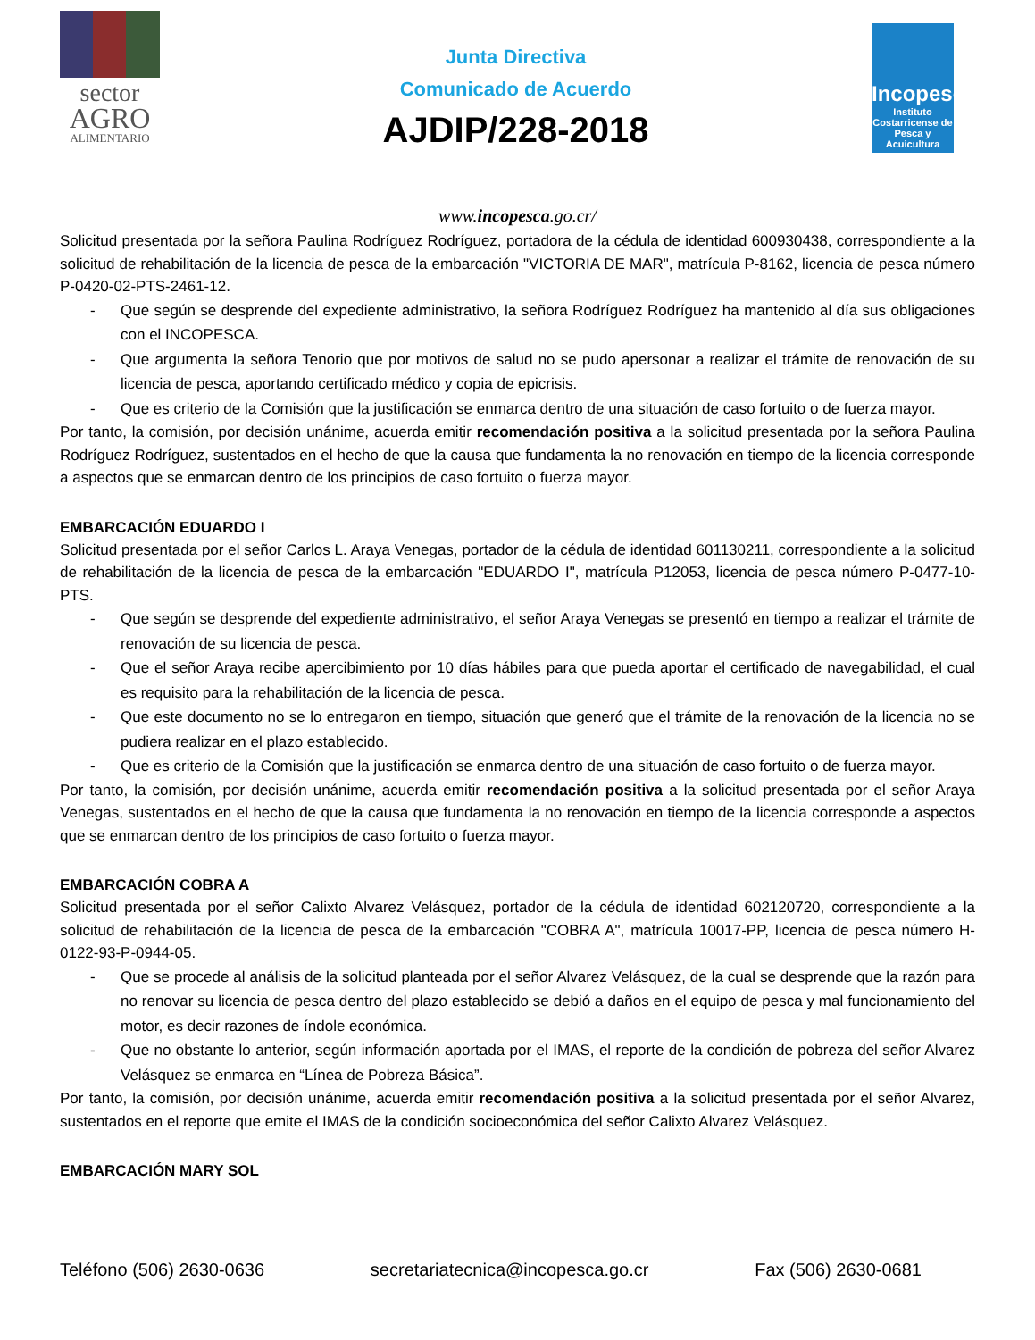sector
AGRO
ALIMENTARIO
Junta Directiva
Comunicado de Acuerdo
AJDIP/228-2018
Incopesca
Instituto Costarricense de Pesca y Acuicultura
www.incopesca.go.cr/
Solicitud presentada por la señora Paulina Rodríguez Rodríguez, portadora de la cédula de identidad 600930438, correspondiente a la solicitud de rehabilitación de la licencia de pesca de la embarcación "VICTORIA DE MAR", matrícula P-8162, licencia de pesca número P-0420-02-PTS-2461-12.
- Que según se desprende del expediente administrativo, la señora Rodríguez Rodríguez ha mantenido al día sus obligaciones con el INCOPESCA.
- Que argumenta la señora Tenorio que por motivos de salud no se pudo apersonar a realizar el trámite de renovación de su licencia de pesca, aportando certificado médico y copia de epicrisis.
- Que es criterio de la Comisión que la justificación se enmarca dentro de una situación de caso fortuito o de fuerza mayor.
Por tanto, la comisión, por decisión unánime, acuerda emitir recomendación positiva a la solicitud presentada por la señora Paulina Rodríguez Rodríguez, sustentados en el hecho de que la causa que fundamenta la no renovación en tiempo de la licencia corresponde a aspectos que se enmarcan dentro de los principios de caso fortuito o fuerza mayor.
EMBARCACIÓN EDUARDO I
Solicitud presentada por el señor Carlos L. Araya Venegas, portador de la cédula de identidad 601130211, correspondiente a la solicitud de rehabilitación de la licencia de pesca de la embarcación "EDUARDO I", matrícula P12053, licencia de pesca número P-0477-10-PTS.
- Que según se desprende del expediente administrativo, el señor Araya Venegas se presentó en tiempo a realizar el trámite de renovación de su licencia de pesca.
- Que el señor Araya recibe apercibimiento por 10 días hábiles para que pueda aportar el certificado de navegabilidad, el cual es requisito para la rehabilitación de la licencia de pesca.
- Que este documento no se lo entregaron en tiempo, situación que generó que el trámite de la renovación de la licencia no se pudiera realizar en el plazo establecido.
- Que es criterio de la Comisión que la justificación se enmarca dentro de una situación de caso fortuito o de fuerza mayor.
Por tanto, la comisión, por decisión unánime, acuerda emitir recomendación positiva a la solicitud presentada por el señor Araya Venegas, sustentados en el hecho de que la causa que fundamenta la no renovación en tiempo de la licencia corresponde a aspectos que se enmarcan dentro de los principios de caso fortuito o fuerza mayor.
EMBARCACIÓN COBRA A
Solicitud presentada por el señor Calixto Alvarez Velásquez, portador de la cédula de identidad 602120720, correspondiente a la solicitud de rehabilitación de la licencia de pesca de la embarcación "COBRA A", matrícula 10017-PP, licencia de pesca número H-0122-93-P-0944-05.
- Que se procede al análisis de la solicitud planteada por el señor Alvarez Velásquez, de la cual se desprende que la razón para no renovar su licencia de pesca dentro del plazo establecido se debió a daños en el equipo de pesca y mal funcionamiento del motor, es decir razones de índole económica.
- Que no obstante lo anterior, según información aportada por el IMAS, el reporte de la condición de pobreza del señor Alvarez Velásquez se enmarca en “Línea de Pobreza Básica”.
Por tanto, la comisión, por decisión unánime, acuerda emitir recomendación positiva a la solicitud presentada por el señor Alvarez, sustentados en el reporte que emite el IMAS de la condición socioeconómica del señor Calixto Alvarez Velásquez.
EMBARCACIÓN MARY SOL
Teléfono (506) 2630-0636 secretariatecnica@incopesca.go.cr Fax (506) 2630-0681